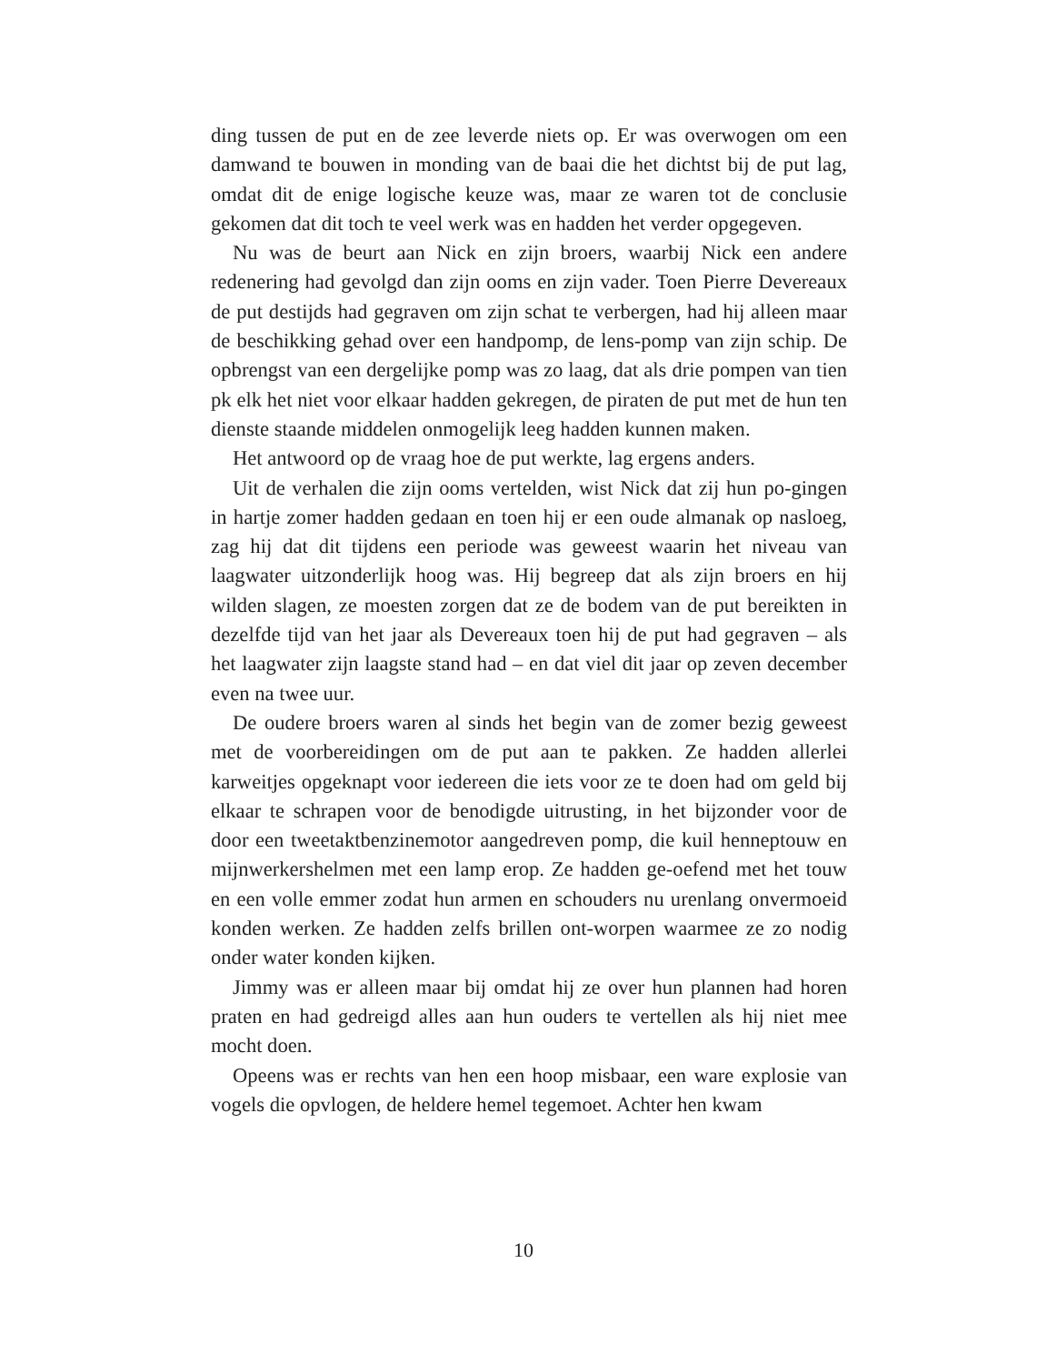ding tussen de put en de zee leverde niets op. Er was overwogen om een damwand te bouwen in monding van de baai die het dichtst bij de put lag, omdat dit de enige logische keuze was, maar ze waren tot de conclusie gekomen dat dit toch te veel werk was en hadden het verder opgegeven.
Nu was de beurt aan Nick en zijn broers, waarbij Nick een andere redenering had gevolgd dan zijn ooms en zijn vader. Toen Pierre Devereaux de put destijds had gegraven om zijn schat te verbergen, had hij alleen maar de beschikking gehad over een handpomp, de lens-pomp van zijn schip. De opbrengst van een dergelijke pomp was zo laag, dat als drie pompen van tien pk elk het niet voor elkaar hadden gekregen, de piraten de put met de hun ten dienste staande middelen onmogelijk leeg hadden kunnen maken.
Het antwoord op de vraag hoe de put werkte, lag ergens anders.
Uit de verhalen die zijn ooms vertelden, wist Nick dat zij hun po-gingen in hartje zomer hadden gedaan en toen hij er een oude almanak op nasloeg, zag hij dat dit tijdens een periode was geweest waarin het niveau van laagwater uitzonderlijk hoog was. Hij begreep dat als zijn broers en hij wilden slagen, ze moesten zorgen dat ze de bodem van de put bereikten in dezelfde tijd van het jaar als Devereaux toen hij de put had gegraven – als het laagwater zijn laagste stand had – en dat viel dit jaar op zeven december even na twee uur.
De oudere broers waren al sinds het begin van de zomer bezig geweest met de voorbereidingen om de put aan te pakken. Ze hadden allerlei karweitjes opgeknapt voor iedereen die iets voor ze te doen had om geld bij elkaar te schrapen voor de benodigde uitrusting, in het bijzonder voor de door een tweetaktbenzinemotor aangedreven pomp, die kuil henneptouw en mijnwerkershelmen met een lamp erop. Ze hadden ge-oefend met het touw en een volle emmer zodat hun armen en schouders nu urenlang onvermoeid konden werken. Ze hadden zelfs brillen ont-worpen waarmee ze zo nodig onder water konden kijken.
Jimmy was er alleen maar bij omdat hij ze over hun plannen had horen praten en had gedreigd alles aan hun ouders te vertellen als hij niet mee mocht doen.
Opeens was er rechts van hen een hoop misbaar, een ware explosie van vogels die opvlogen, de heldere hemel tegemoet. Achter hen kwam
10